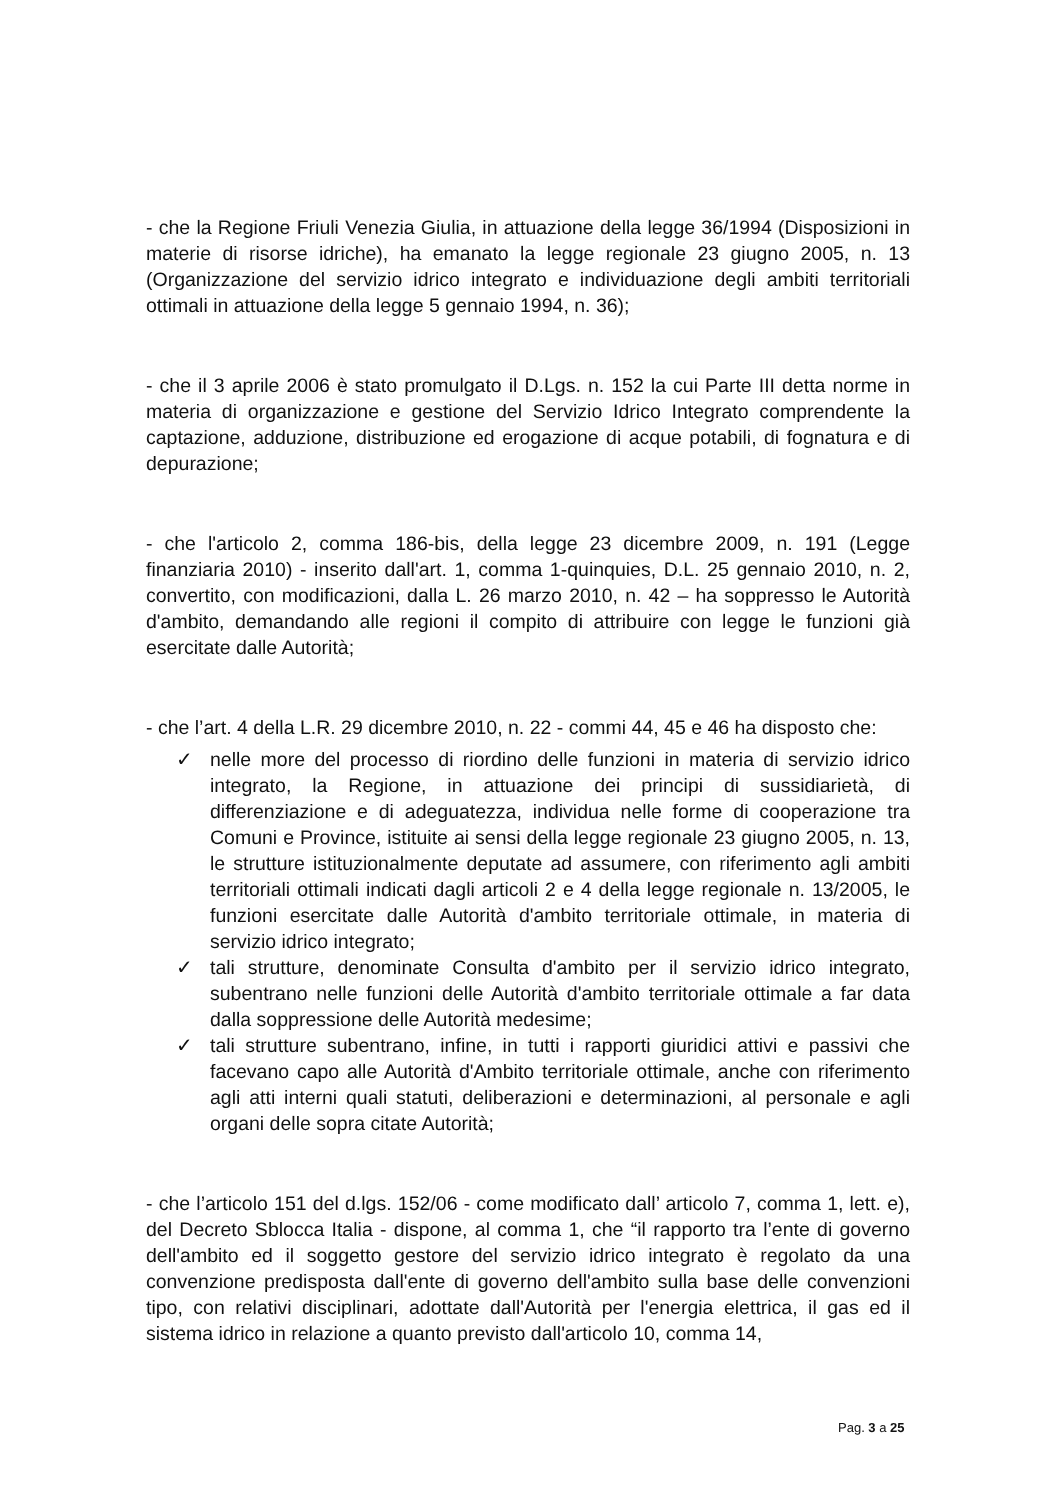- che la Regione Friuli Venezia Giulia, in attuazione della legge 36/1994 (Disposizioni in materie di risorse idriche), ha emanato la legge regionale 23 giugno 2005, n. 13 (Organizzazione del servizio idrico integrato e individuazione degli ambiti territoriali ottimali in attuazione della legge 5 gennaio 1994, n. 36);
- che il 3 aprile 2006 è stato promulgato il D.Lgs. n. 152 la cui Parte III detta norme in materia di organizzazione e gestione del Servizio Idrico Integrato comprendente la captazione, adduzione, distribuzione ed erogazione di acque potabili, di fognatura e di depurazione;
- che l'articolo 2, comma 186-bis, della legge 23 dicembre 2009, n. 191 (Legge finanziaria 2010) - inserito dall'art. 1, comma 1-quinquies, D.L. 25 gennaio 2010, n. 2, convertito, con modificazioni, dalla L. 26 marzo 2010, n. 42 – ha soppresso le Autorità d'ambito, demandando alle regioni il compito di attribuire con legge le funzioni già esercitate dalle Autorità;
- che l’art. 4 della L.R. 29 dicembre 2010, n. 22 - commi 44, 45 e 46 ha disposto che:
✓ nelle more del processo di riordino delle funzioni in materia di servizio idrico integrato, la Regione, in attuazione dei principi di sussidiarietà, di differenziazione e di adeguatezza, individua nelle forme di cooperazione tra Comuni e Province, istituite ai sensi della legge regionale 23 giugno 2005, n. 13, le strutture istituzionalmente deputate ad assumere, con riferimento agli ambiti territoriali ottimali indicati dagli articoli 2 e 4 della legge regionale n. 13/2005, le funzioni esercitate dalle Autorità d'ambito territoriale ottimale, in materia di servizio idrico integrato;
✓ tali strutture, denominate Consulta d'ambito per il servizio idrico integrato, subentrano nelle funzioni delle Autorità d'ambito territoriale ottimale a far data dalla soppressione delle Autorità medesime;
✓ tali strutture subentrano, infine, in tutti i rapporti giuridici attivi e passivi che facevano capo alle Autorità d'Ambito territoriale ottimale, anche con riferimento agli atti interni quali statuti, deliberazioni e determinazioni, al personale e agli organi delle sopra citate Autorità;
- che l’articolo 151 del d.lgs. 152/06 - come modificato dall’ articolo 7, comma 1, lett. e), del Decreto Sblocca Italia - dispone, al comma 1, che “il rapporto tra l’ente di governo dell'ambito ed il soggetto gestore del servizio idrico integrato è regolato da una convenzione predisposta dall'ente di governo dell'ambito sulla base delle convenzioni tipo, con relativi disciplinari, adottate dall'Autorità per l'energia elettrica, il gas ed il sistema idrico in relazione a quanto previsto dall'articolo 10, comma 14,
Pag. 3 a 25